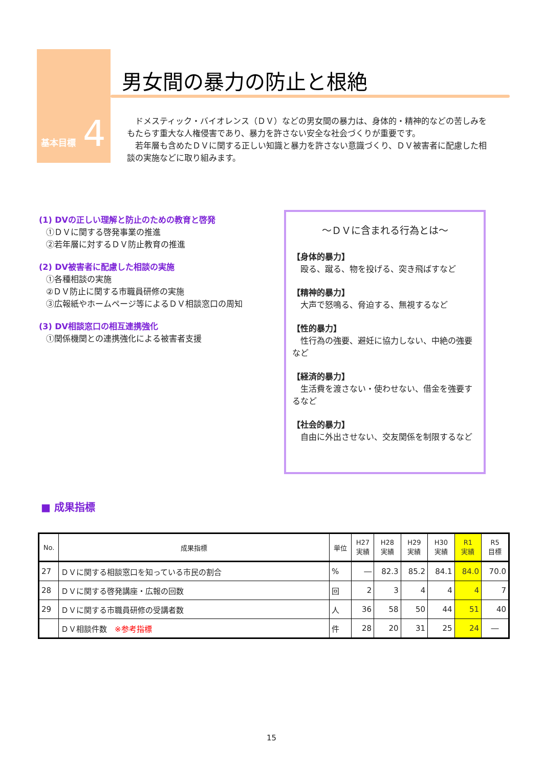基本目標 4
男女間の暴力の防止と根絶
ドメスティック・バイオレンス（ＤＶ）などの男女間の暴力は、身体的・精神的などの苦しみをもたらす重大な人権侵害であり、暴力を許さない安全な社会づくりが重要です。
若年層も含めたＤＶに関する正しい知識と暴力を許さない意識づくり、ＤＶ被害者に配慮した相談の実施などに取り組みます。
(1) DVの正しい理解と防止のための教育と啓発
①ＤＶに関する啓発事業の推進
②若年層に対するＤＶ防止教育の推進
(2) DV被害者に配慮した相談の実施
①各種相談の実施
②ＤＶ防止に関する市職員研修の実施
③広報紙やホームページ等によるＤＶ相談窓口の周知
(3) DV相談窓口の相互連携強化
①関係機関との連携強化による被害者支援
～ＤＶに含まれる行為とは～
【身体的暴力】
殴る、蹴る、物を投げる、突き飛ばすなど
【精神的暴力】
大声で怒鳴る、脅迫する、無視するなど
【性的暴力】
性行為の強要、避妊に協力しない、中絶の強要など
【経済的暴力】
生活費を渡さない・使わせない、借金を強要するなど
【社会的暴力】
自由に外出させない、交友関係を制限するなど
■ 成果指標
| No. | 成果指標 | 単位 | H27 実績 | H28 実績 | H29 実績 | H30 実績 | R1 実績 | R5 目標 |
| --- | --- | --- | --- | --- | --- | --- | --- | --- |
| 27 | ＤＶに関する相談窓口を知っている市民の割合 | % | ― | 82.3 | 85.2 | 84.1 | 84.0 | 70.0 |
| 28 | ＤＶに関する啓発講座・広報の回数 | 回 | 2 | 3 | 4 | 4 | 4 | 7 |
| 29 | ＤＶに関する市職員研修の受講者数 | 人 | 36 | 58 | 50 | 44 | 51 | 40 |
| | ＤＶ相談件数 ※参考指標 | 件 | 28 | 20 | 31 | 25 | 24 | ― |
15